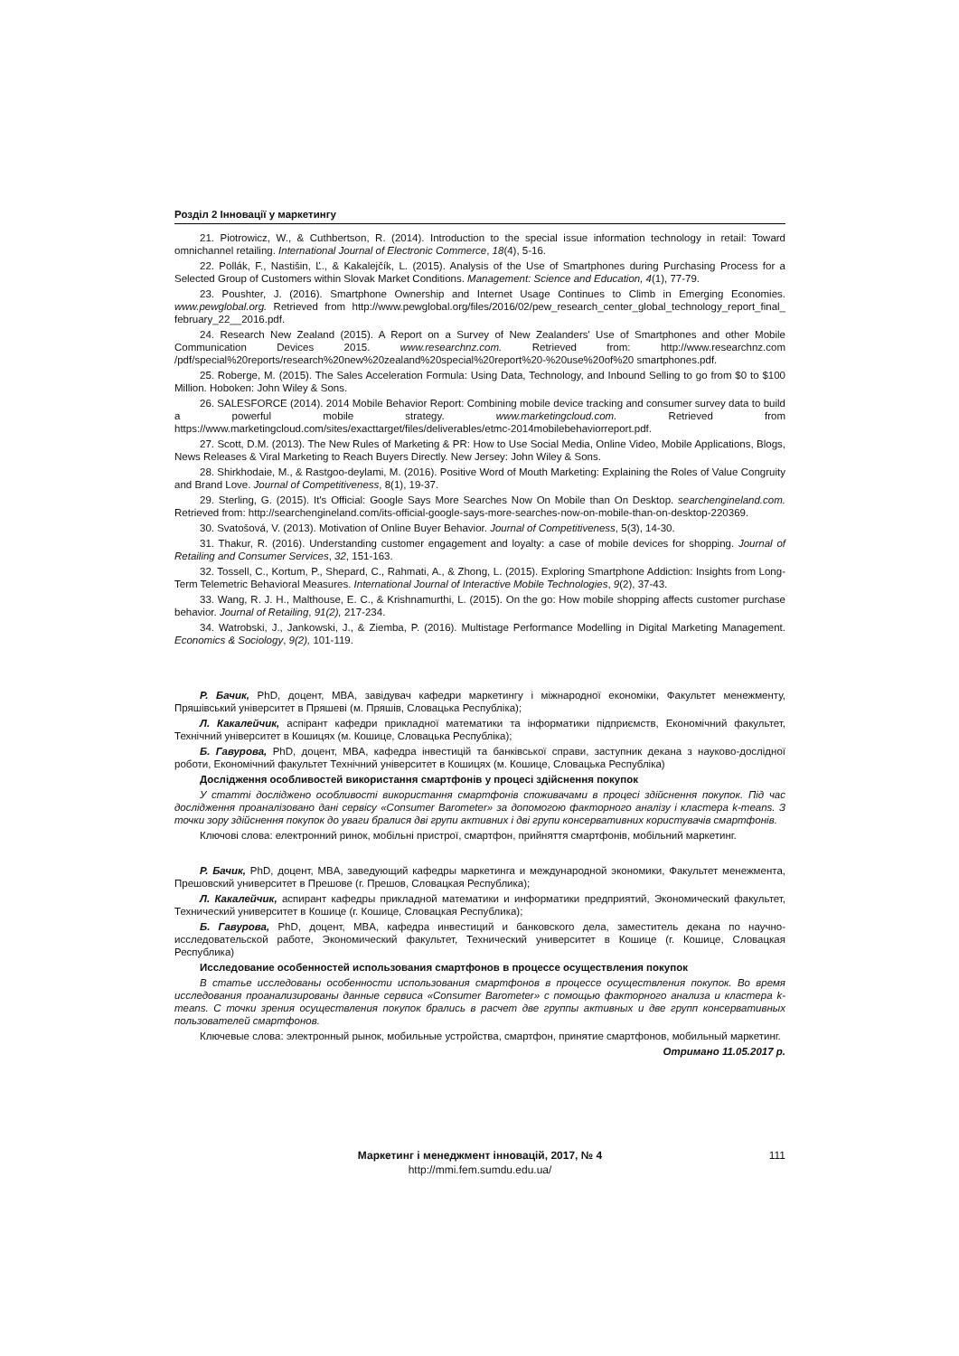Розділ 2 Інновації у маркетингу
21. Piotrowicz, W., & Cuthbertson, R. (2014). Introduction to the special issue information technology in retail: Toward omnichannel retailing. International Journal of Electronic Commerce, 18(4), 5-16.
22. Pollák, F., Nastišin, Ľ., & Kakalejčík, L. (2015). Analysis of the Use of Smartphones during Purchasing Process for a Selected Group of Customers within Slovak Market Conditions. Management: Science and Education, 4(1), 77-79.
23. Poushter, J. (2016). Smartphone Ownership and Internet Usage Continues to Climb in Emerging Economies. www.pewglobal.org. Retrieved from http://www.pewglobal.org/files/2016/02/pew_research_center_global_technology_report_final_ february_22__2016.pdf.
24. Research New Zealand (2015). A Report on a Survey of New Zealanders' Use of Smartphones and other Mobile Communication Devices 2015. www.researchnz.com. Retrieved from: http://www.researchnz.com /pdf/special%20reports/research%20new%20zealand%20special%20report%20-%20use%20of%20 smartphones.pdf.
25. Roberge, M. (2015). The Sales Acceleration Formula: Using Data, Technology, and Inbound Selling to go from $0 to $100 Million. Hoboken: John Wiley & Sons.
26. SALESFORCE (2014). 2014 Mobile Behavior Report: Combining mobile device tracking and consumer survey data to build a powerful mobile strategy. www.marketingcloud.com. Retrieved from https://www.marketingcloud.com/sites/exacttarget/files/deliverables/etmc-2014mobilebehaviorreport.pdf.
27. Scott, D.M. (2013). The New Rules of Marketing & PR: How to Use Social Media, Online Video, Mobile Applications, Blogs, News Releases & Viral Marketing to Reach Buyers Directly. New Jersey: John Wiley & Sons.
28. Shirkhodaie, M., & Rastgoo-deylami, M. (2016). Positive Word of Mouth Marketing: Explaining the Roles of Value Congruity and Brand Love. Journal of Competitiveness, 8(1), 19-37.
29. Sterling, G. (2015). It's Official: Google Says More Searches Now On Mobile than On Desktop. searchengineland.com. Retrieved from: http://searchengineland.com/its-official-google-says-more-searches-now-on-mobile-than-on-desktop-220369.
30. Svatošová, V. (2013). Motivation of Online Buyer Behavior. Journal of Competitiveness, 5(3), 14-30.
31. Thakur, R. (2016). Understanding customer engagement and loyalty: a case of mobile devices for shopping. Journal of Retailing and Consumer Services, 32, 151-163.
32. Tossell, C., Kortum, P., Shepard, C., Rahmati, A., & Zhong, L. (2015). Exploring Smartphone Addiction: Insights from Long-Term Telemetric Behavioral Measures. International Journal of Interactive Mobile Technologies, 9(2), 37-43.
33. Wang, R. J. H., Malthouse, E. C., & Krishnamurthi, L. (2015). On the go: How mobile shopping affects customer purchase behavior. Journal of Retailing, 91(2), 217-234.
34. Watrobski, J., Jankowski, J., & Ziemba, P. (2016). Multistage Performance Modelling in Digital Marketing Management. Economics & Sociology, 9(2), 101-119.
Р. Бачик, PhD, доцент, MBA, завідувач кафедри маркетингу і міжнародної економіки, Факультет менежменту, Пряшівський університет в Пряшеві (м. Пряшів, Словацька Республіка);
Л. Какалейчик, аспірант кафедри прикладної математики та інформатики підприємств, Економічний факультет, Технічний університет в Кошицях (м. Кошице, Словацька Республіка);
Б. Гавурова, PhD, доцент, MBA, кафедра інвестицій та банківської справи, заступник декана з науково-дослідної роботи, Економічний факультет Технічний університет в Кошицях (м. Кошице, Словацька Республіка)
Дослідження особливостей використання смартфонів у процесі здійснення покупок
У статті досліджено особливості використання смартфонів споживачами в процесі здійснення покупок. Під час дослідження проаналізовано дані сервісу «Consumer Barometer» за допомогою факторного аналізу і кластера k-means. З точки зору здійснення покупок до уваги бралися дві групи активних і дві групи консервативних користувачів смартфонів.
Ключові слова: електронний ринок, мобільні пристрої, смартфон, прийняття смартфонів, мобільний маркетинг.
Р. Бачик, PhD, доцент, MBA, заведующий кафедры маркетинга и международной экономики, Факультет менежмента, Прешовский университет в Прешове (г. Прешов, Словацкая Республика);
Л. Какалейчик, аспирант кафедры прикладной математики и информатики предприятий, Экономический факультет, Технический университет в Кошице (г. Кошице, Словацкая Республика);
Б. Гавурова, PhD, доцент, MBA, кафедра инвестиций и банковского дела, заместитель декана по научно-исследовательской работе, Экономический факультет, Технический университет в Кошице (г. Кошице, Словацкая Республика)
Исследование особенностей использования смартфонов в процессе осуществления покупок
В статье исследованы особенности использования смартфонов в процессе осуществления покупок. Во время исследования проанализированы данные сервиса «Consumer Barometer» с помощью факторного анализа и кластера k-means. С точки зрения осуществления покупок брались в расчет две группы активных и две групп консервативных пользователей смартфонов.
Ключевые слова: электронный рынок, мобильные устройства, смартфон, принятие смартфонов, мобильный маркетинг.
Отримано 11.05.2017 р.
Маркетинг і менеджмент інновацій, 2017, № 4
http://mmi.fem.sumdu.edu.ua/
111